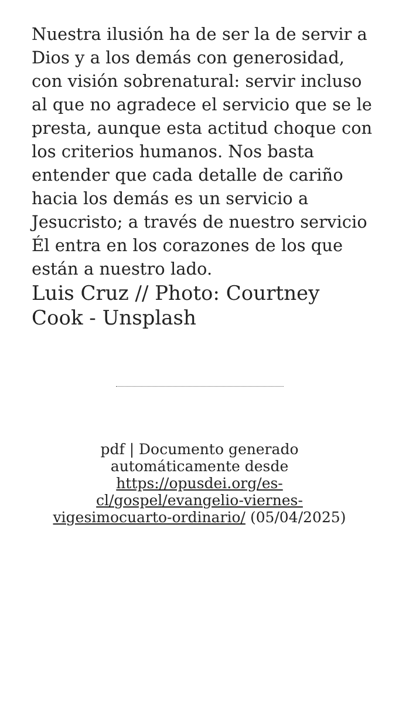Nuestra ilusión ha de ser la de servir a Dios y a los demás con generosidad, con visión sobrenatural: servir incluso al que no agradece el servicio que se le presta, aunque esta actitud choque con los criterios humanos. Nos basta entender que cada detalle de cariño hacia los demás es un servicio a Jesucristo; a través de nuestro servicio Él entra en los corazones de los que están a nuestro lado.
Luis Cruz // Photo: Courtney Cook - Unsplash
pdf | Documento generado automáticamente desde https://opusdei.org/es-cl/gospel/evangelio-viernes-vigesimocuarto-ordinario/ (05/04/2025)